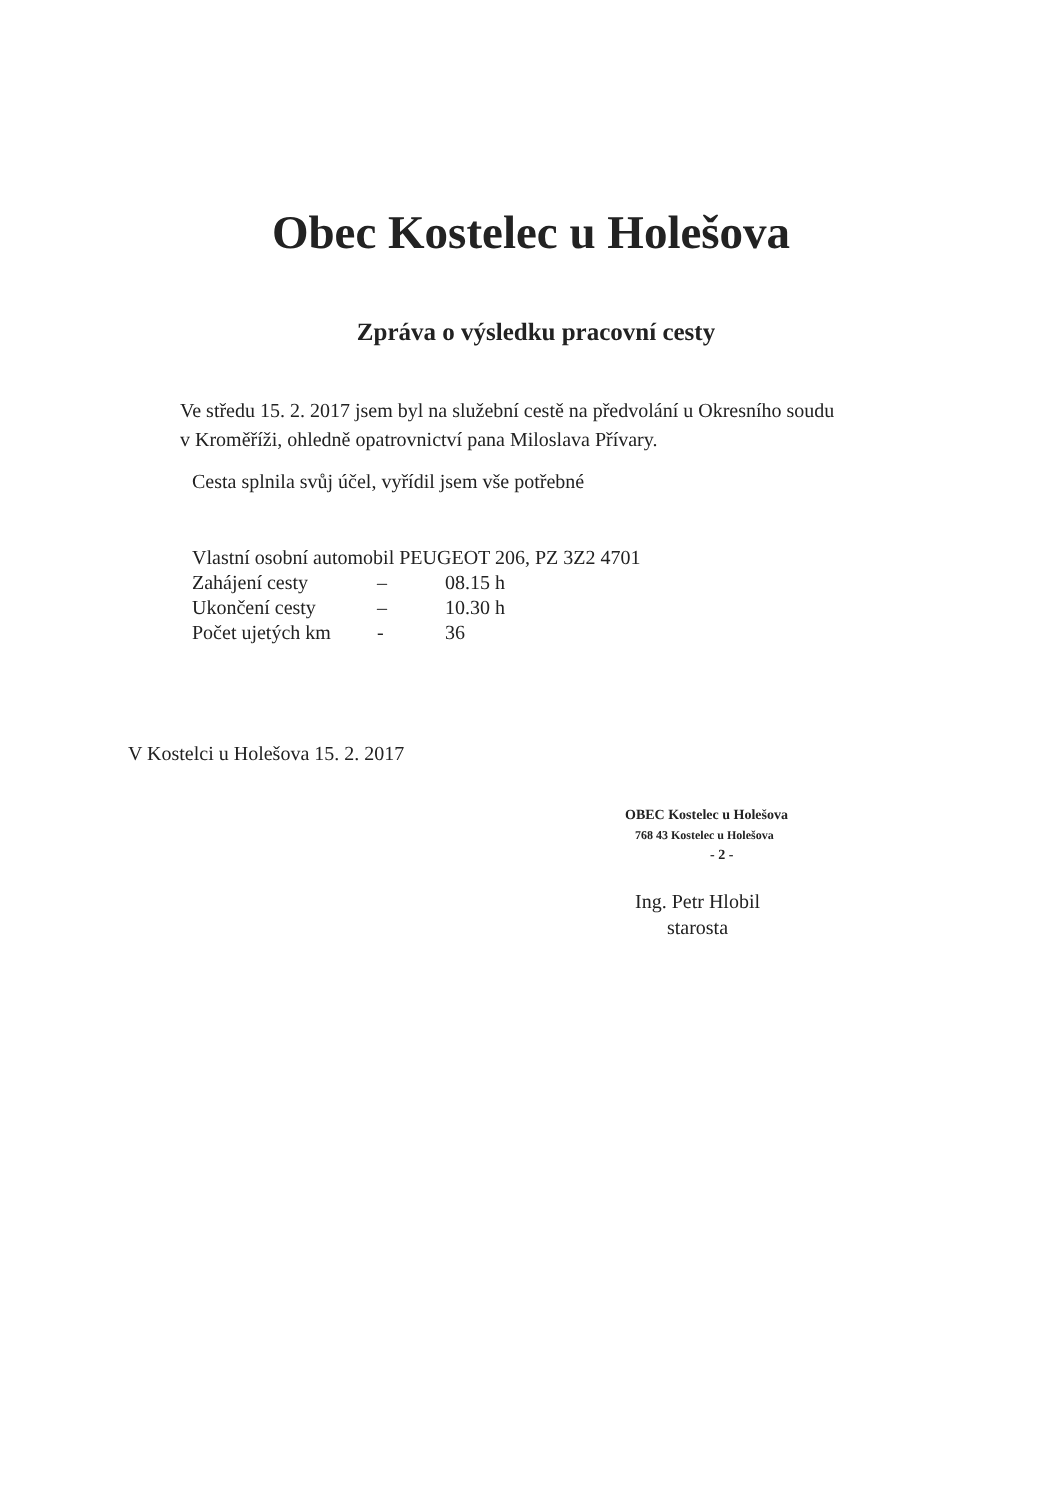Obec Kostelec u Holešova
Zpráva o výsledku pracovní cesty
Ve středu 15. 2. 2017 jsem byl na služební cestě na předvolání u Okresního soudu
v Kroměříži, ohledně opatrovnictví pana Miloslava Přívary.
Cesta splnila svůj účel, vyřídil jsem vše potřebné
Vlastní osobní automobil PEUGEOT 206, PZ 3Z2 4701
| Zahájení cesty | – | 08.15 h |
| Ukončení cesty | – | 10.30 h |
| Počet ujetých km | - | 36 |
V Kostelci u Holešova 15. 2. 2017
OBEC Kostelec u Holešova
768 43 Kostelec u Holešova
- 2 -
Ing. Petr Hlobil
starosta